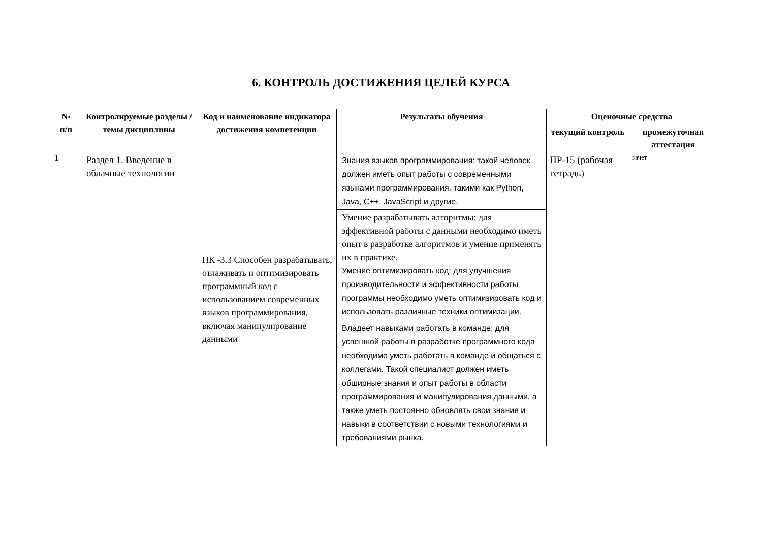6. КОНТРОЛЬ ДОСТИЖЕНИЯ ЦЕЛЕЙ КУРСА
| № п/п | Контролируемые разделы / темы дисциплины | Код и наименование индикатора достижения компетенции | Результаты обучения | Оценочные средства | |
| --- | --- | --- | --- | --- | --- |
| | | | | текущий контроль | промежуточная аттестация |
| 1 | Раздел 1. Введение в облачные технологии | ПК -3.3 Способен разрабатывать, отлаживать и оптимизировать программный код с использованием современных языков программирования, включая манипулирование данными | Знания языков программирования: такой человек должен иметь опыт работы с современными языками программирования, такими как Python, Java, C++, JavaScript и другие. | ПР-15 (рабочая тетрадь) | зачет |
| | | | Умение разрабатывать алгоритмы: для эффективной работы с данными необходимо иметь опыт в разработке алгоритмов и умение применять их в практике. Умение оптимизировать код: для улучшения производительности и эффективности работы программы необходимо уметь оптимизировать код и использовать различные техники оптимизации. | | |
| | | | Владеет навыками работать в команде: для успешной работы в разработке программного кода необходимо уметь работать в команде и общаться с коллегами. Такой специалист должен иметь обширные знания и опыт работы в области программирования и манипулирования данными, а также уметь постоянно обновлять свои знания и навыки в соответствии с новыми технологиями и требованиями рынка. | | |